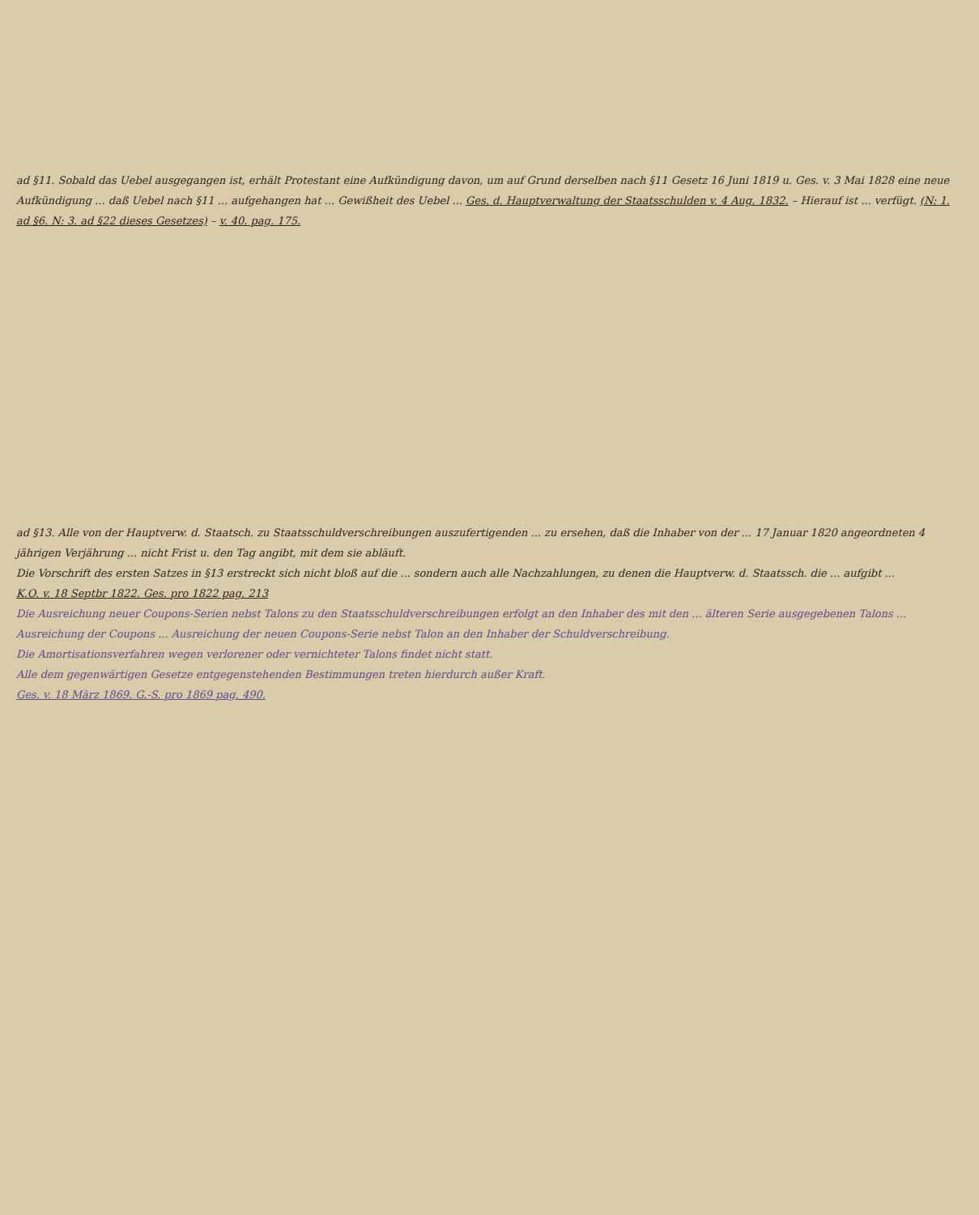ad §11. Sobald das Uebel ausgegangen ist, erhält Protestant eine Aufkündigung davon, um auf Grund derselben nach §11 Gesetz 16 Juni 1819 u. Ges. v. 3 Mai 1828 eine neue Aufkündigung ... daß Uebel nach §11 ... aufgehangen hat ... Gewißheit des Uebel ... Ges. d. Hauptverwaltung der Staatsschulden v. 4 Aug. 1832. – Hierauf ist ... verfügt. (N: 1. ad §6. N: 3. ad §22 dieses Gesetzes) – v. 40. pag. 175.
ad §13. Alle von der Hauptverw. d. Staatsch. zu Staatsschuldverschreibungen auszufertigenden ... zu ersehen, daß die Inhaber von der ... 17 Januar 1820 angeordneten 4 jährigen Verjährung ... nicht Frist u. den Tag angibt, mit dem sie abläuft.
Die Vorschrift des ersten Satzes in §13 erstreckt sich nicht bloß auf die ... sondern auch alle Nachzahlungen, zu denen die Hauptverw. d. Staatssch. die ... aufgibt ...
K.O. v. 18 Septbr 1822. Ges. pro 1822 pag. 213
Die Ausreichung neuer Coupons-Serien nebst Talons zu den Staatsschuldverschreibungen erfolgt an den Inhaber des mit den ... älteren Serie ausgegebenen Talons ... Ausreichung der Coupons ... Ausreichung der neuen Coupons-Serie nebst Talon an den Inhaber der Schuldverschreibung.
Die Amortisationsverfahren wegen verlorener oder vernichteter Talons findet nicht statt.
Alle dem gegenwärtigen Gesetze entgegenstehenden Bestimmungen treten hierdurch außer Kraft.
Ges. v. 18 März 1869. G.-S. pro 1869 pag. 490.